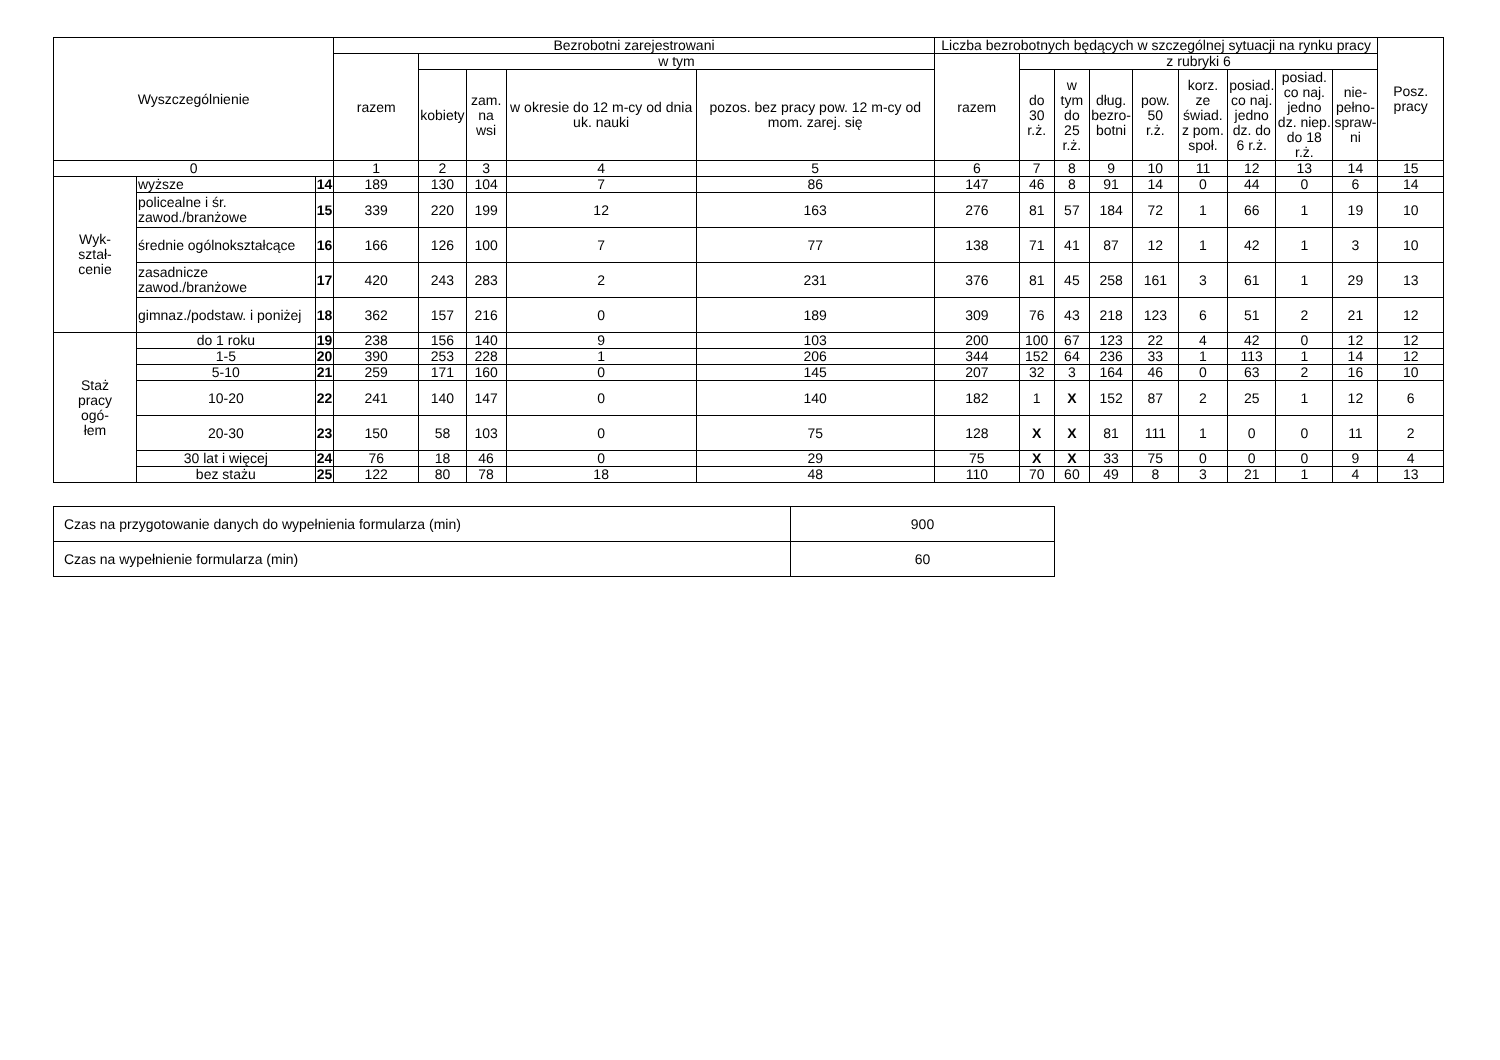| Wyszczególnienie | | | Bezrobotni zarejestrowani | | | | | Liczba bezrobotnych będących w szczególnej sytuacji na rynku pracy | | | | | | | | | Posz. pracy |
| --- | --- | --- | --- | --- | --- | --- | --- | --- | --- | --- | --- | --- | --- | --- | --- | --- | --- |
| | | | razem | w tym | | | | razem | z rubryki 6 | | | | | | | | |
| | | | | kobiety | zam. na wsi | w okresie do 12 m-cy od dnia uk. nauki | pozos. bez pracy pow. 12 m-cy od mom. zarej. się | | do 30 r.ż. | w tym do 25 r.ż. | dług. bezro- botni | pow. 50 r.ż. | korz. ze świad. z pom. społ. | posiad. co naj. jedno dz. do 6 r.ż. | posiad. co naj. jedno dz. niep. do 18 r.ż. | nie- pełno- spraw- ni | |
| 0 | | | 1 | 2 | 3 | 4 | 5 | 6 | 7 | 8 | 9 | 10 | 11 | 12 | 13 | 14 | 15 |
| Wyk- ształ- cenie | wyższe | 14 | 189 | 130 | 104 | 7 | 86 | 147 | 46 | 8 | 91 | 14 | 0 | 44 | 0 | 6 | 14 |
| | policealne i śr. zawod./branżowe | 15 | 339 | 220 | 199 | 12 | 163 | 276 | 81 | 57 | 184 | 72 | 1 | 66 | 1 | 19 | 10 |
| | średnie ogólnokształcące | 16 | 166 | 126 | 100 | 7 | 77 | 138 | 71 | 41 | 87 | 12 | 1 | 42 | 1 | 3 | 10 |
| | zasadnicze zawod./branżowe | 17 | 420 | 243 | 283 | 2 | 231 | 376 | 81 | 45 | 258 | 161 | 3 | 61 | 1 | 29 | 13 |
| | gimnaz./podstaw. i poniżej | 18 | 362 | 157 | 216 | 0 | 189 | 309 | 76 | 43 | 218 | 123 | 6 | 51 | 2 | 21 | 12 |
| Staż pracy ogó- łem | do 1 roku | 19 | 238 | 156 | 140 | 9 | 103 | 200 | 100 | 67 | 123 | 22 | 4 | 42 | 0 | 12 | 12 |
| | 1-5 | 20 | 390 | 253 | 228 | 1 | 206 | 344 | 152 | 64 | 236 | 33 | 1 | 113 | 1 | 14 | 12 |
| | 5-10 | 21 | 259 | 171 | 160 | 0 | 145 | 207 | 32 | 3 | 164 | 46 | 0 | 63 | 2 | 16 | 10 |
| | 10-20 | 22 | 241 | 140 | 147 | 0 | 140 | 182 | 1 | X | 152 | 87 | 2 | 25 | 1 | 12 | 6 |
| | 20-30 | 23 | 150 | 58 | 103 | 0 | 75 | 128 | X | X | 81 | 111 | 1 | 0 | 0 | 11 | 2 |
| | 30 lat i więcej | 24 | 76 | 18 | 46 | 0 | 29 | 75 | X | X | 33 | 75 | 0 | 0 | 0 | 9 | 4 |
| | bez stażu | 25 | 122 | 80 | 78 | 18 | 48 | 110 | 70 | 60 | 49 | 8 | 3 | 21 | 1 | 4 | 13 |
| Czas na przygotowanie danych do wypełnienia formularza (min) | 900 |
| Czas na wypełnienie formularza (min) | 60 |